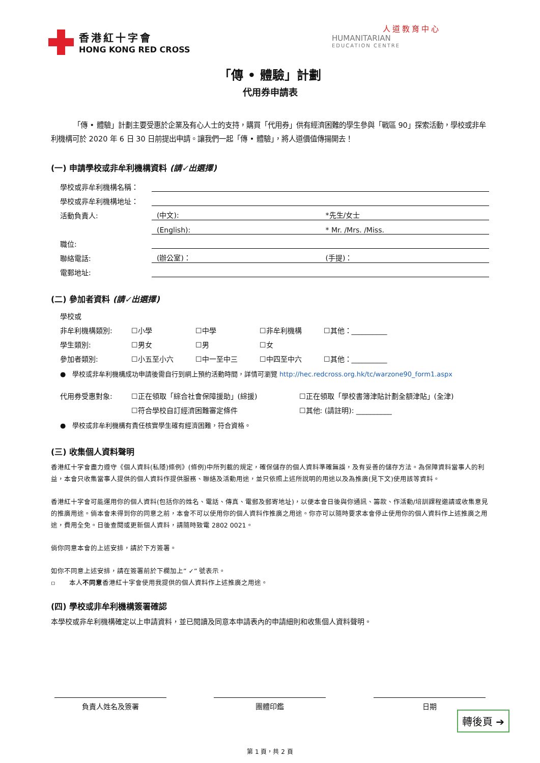香港紅十字會
HONG KONG RED CROSS
人道教育中心
HUMANITARIAN
EDUCATION CENTRE
「傳 • 體驗」計劃
代用券申請表
「傳 • 體驗」計劃主要受惠於企業及有心人士的支持，購買「代用券」供有經濟困難的學生參與「戰區 90」探索活動，學校或非牟利機構可於 2020 年 6 日 30 日前提出申請。讓我們一起「傳 • 體驗」，將人道價值傳揚開去！
(一) 申請學校或非牟利機構資料 (請✓出選擇)
學校或非牟利機構名稱：
學校或非牟利機構地址：
活動負責人:
(中文): *先生/女士
(English): * Mr. /Mrs. /Miss.
職位:
聯絡電話:
(辦公室)： (手提)：
電郵地址:
(二) 參加者資料 (請✓出選擇)
學校或
非牟利機構類別: ☐小學 ☐中學 ☐非牟利機構 ☐其他：__________
學生類別: ☐男女 ☐男 ☐女
參加者類別: ☐小五至小六 ☐中一至中三 ☐中四至中六 ☐其他：__________
● 學校或非牟利機構成功申請後需自行到網上預約活動時間，詳情可瀏覽 http://hec.redcross.org.hk/tc/warzone90_form1.aspx
代用券受惠對象: ☐正在領取「綜合社會保障援助」(綜援) ☐正在領取「學校書簿津貼計劃全額津貼」(全津)
☐符合學校自訂經濟困難審定條件 ☐其他: (請註明): __________
● 學校或非牟利機構有責任核實學生確有經濟困難，符合資格。
(三) 收集個人資料聲明
香港紅十字會盡力遵守《個人資料(私隱)條例》(條例)中所列載的規定，確保儲存的個人資料準確無誤，及有妥善的儲存方法。為保障資料當事人的利益，本會只收集當事人提供的個人資料作提供服務、聯絡及活動用途，並只依照上述所說明的用途以及為推廣(見下文)使用該等資料。
香港紅十字會可能運用你的個人資料(包括你的姓名、電話、傳真、電郵及郵寄地址)，以便本會日後與你通訊、籌款、作活動/培訓課程邀請或收集意見的推廣用途。倘本會未得到你的同意之前，本會不可以使用你的個人資料作推廣之用途。你亦可以隨時要求本會停止使用你的個人資料作上述推廣之用途，費用全免。日後查閱或更新個人資料，請隨時致電 2802 0021。
倘你同意本會的上述安排，請於下方簽署。
如你不同意上述安排，請在簽署前於下欄加上” ✓” 號表示。
▫ 本人不同意香港紅十字會使用我提供的個人資料作上述推廣之用途。
(四) 學校或非牟利機構簽署確認
本學校或非牟利機構確定以上申請資料，並已閱讀及同意本申請表內的申請細則和收集個人資料聲明。
負責人姓名及簽署 團體印鑑 日期
第 1 頁，共 2 頁
轉後頁 ➔